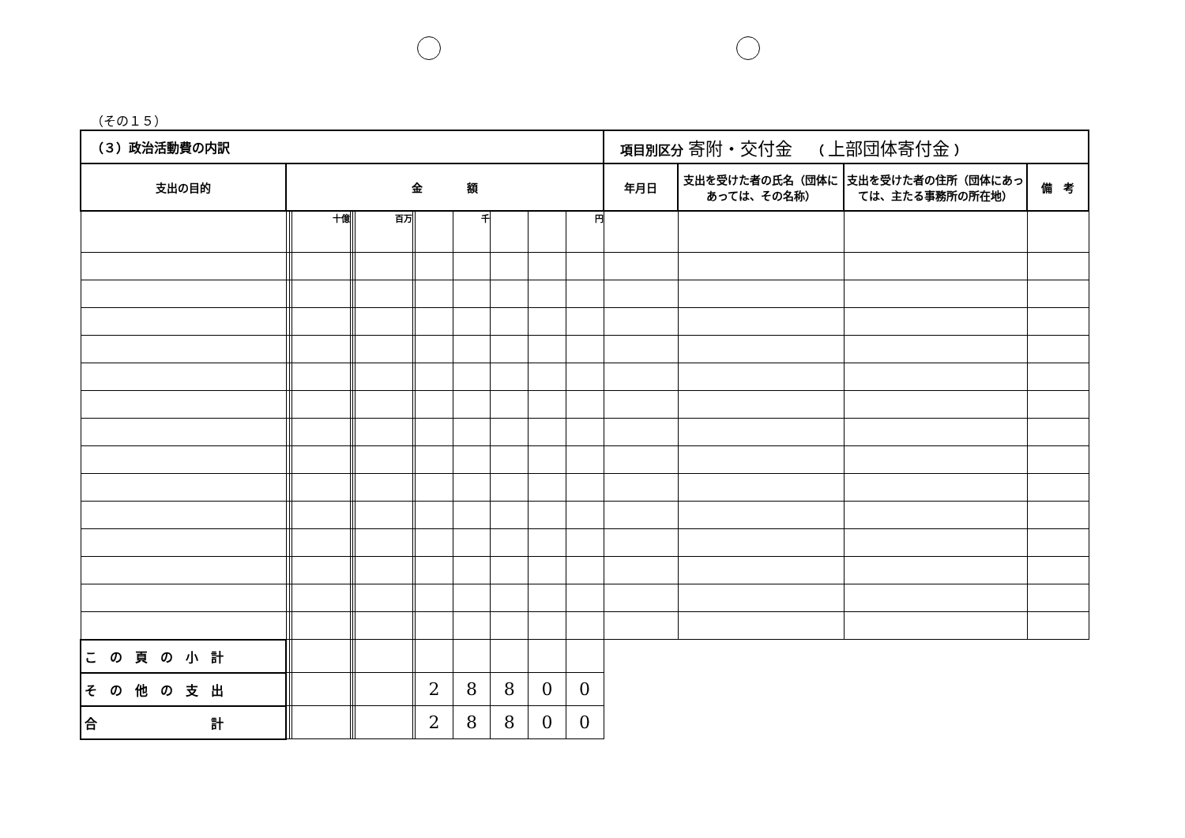（その１５）
| （３）政治活動費の内訳 | | | | | | | | | | | | | 項目別区分 寄附・交付金 （ 上部団体寄付金 ） | | | |
| 支出の目的 | 金 額 | | | | | | | | | | | | 年月日 | 支出を受けた者の氏名（団体にあっては、その名称） | 支出を受けた者の住所（団体にあっては、主たる事務所の所在地） | 備 考 |
| | | | 十億 | | | 百万 | | | 千 | | | 円 | | | | |
| こ の 頁 の 小 計 | | | | | | | | | | | | | | | | |
| そ の 他 の 支 出 | | | | | | | | 2 | 8 | 8 | 0 | 0 | | | | |
| 合 計 | | | | | | | | 2 | 8 | 8 | 0 | 0 | | | | |